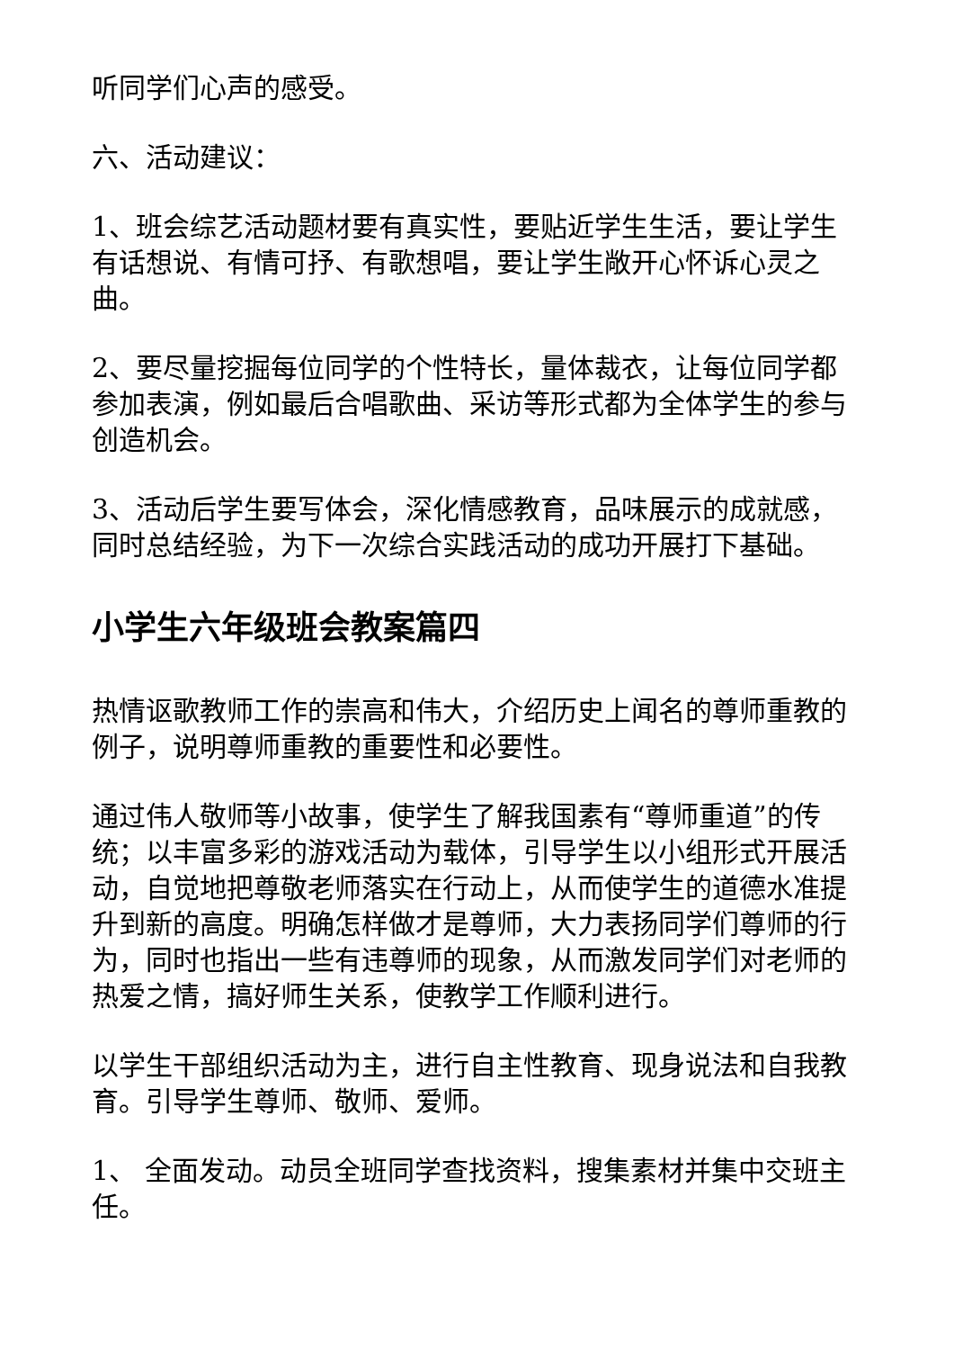听同学们心声的感受。
六、活动建议：
1、班会综艺活动题材要有真实性，要贴近学生生活，要让学生有话想说、有情可抒、有歌想唱，要让学生敞开心怀诉心灵之曲。
2、要尽量挖掘每位同学的个性特长，量体裁衣，让每位同学都参加表演，例如最后合唱歌曲、采访等形式都为全体学生的参与创造机会。
3、活动后学生要写体会，深化情感教育，品味展示的成就感，同时总结经验，为下一次综合实践活动的成功开展打下基础。
小学生六年级班会教案篇四
热情讴歌教师工作的崇高和伟大，介绍历史上闻名的尊师重教的例子，说明尊师重教的重要性和必要性。
通过伟人敬师等小故事，使学生了解我国素有“尊师重道”的传统；以丰富多彩的游戏活动为载体，引导学生以小组形式开展活动，自觉地把尊敬老师落实在行动上，从而使学生的道德水准提升到新的高度。明确怎样做才是尊师，大力表扬同学们尊师的行为，同时也指出一些有违尊师的现象，从而激发同学们对老师的热爱之情，搞好师生关系，使教学工作顺利进行。
以学生干部组织活动为主，进行自主性教育、现身说法和自我教育。引导学生尊师、敬师、爱师。
1、 全面发动。动员全班同学查找资料，搜集素材并集中交班主任。